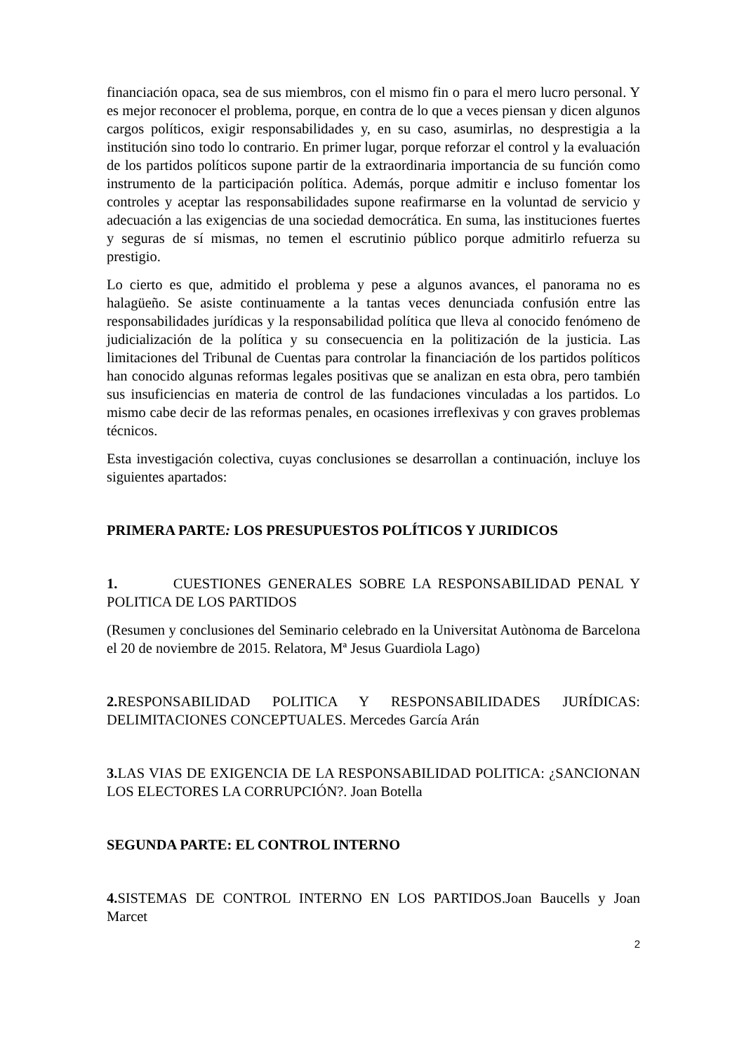financiación opaca, sea de sus miembros, con el mismo fin o para el mero lucro personal. Y es mejor reconocer el problema, porque, en contra de lo que a veces piensan y dicen algunos cargos políticos, exigir responsabilidades y, en su caso, asumirlas, no desprestigia a la institución sino todo lo contrario. En primer lugar, porque reforzar el control y la evaluación de los partidos políticos supone partir de la extraordinaria importancia de su función como instrumento de la participación política. Además, porque admitir e incluso fomentar los controles y aceptar las responsabilidades supone reafirmarse en la voluntad de servicio y adecuación a las exigencias de una sociedad democrática. En suma, las instituciones fuertes y seguras de sí mismas, no temen el escrutinio público porque admitirlo refuerza su prestigio.
Lo cierto es que, admitido el problema y pese a algunos avances, el panorama no es halagüeño. Se asiste continuamente a la tantas veces denunciada confusión entre las responsabilidades jurídicas y la responsabilidad política que lleva al conocido fenómeno de judicialización de la política y su consecuencia en la politización de la justicia. Las limitaciones del Tribunal de Cuentas para controlar la financiación de los partidos políticos han conocido algunas reformas legales positivas que se analizan en esta obra, pero también sus insuficiencias en materia de control de las fundaciones vinculadas a los partidos. Lo mismo cabe decir de las reformas penales, en ocasiones irreflexivas y con graves problemas técnicos.
Esta investigación colectiva, cuyas conclusiones se desarrollan a continuación, incluye los siguientes apartados:
PRIMERA PARTE: LOS PRESUPUESTOS POLÍTICOS Y JURIDICOS
1. CUESTIONES GENERALES SOBRE LA RESPONSABILIDAD PENAL Y POLITICA DE LOS PARTIDOS
(Resumen y conclusiones del Seminario celebrado en la Universitat Autònoma de Barcelona el 20 de noviembre de 2015. Relatora, Mª Jesus Guardiola Lago)
2. RESPONSABILIDAD POLITICA Y RESPONSABILIDADES JURÍDICAS: DELIMITACIONES CONCEPTUALES. Mercedes García Arán
3. LAS VIAS DE EXIGENCIA DE LA RESPONSABILIDAD POLITICA: ¿SANCIONAN LOS ELECTORES LA CORRUPCIÓN?. Joan Botella
SEGUNDA PARTE: EL CONTROL INTERNO
4. SISTEMAS DE CONTROL INTERNO EN LOS PARTIDOS.Joan Baucells y Joan Marcet
2